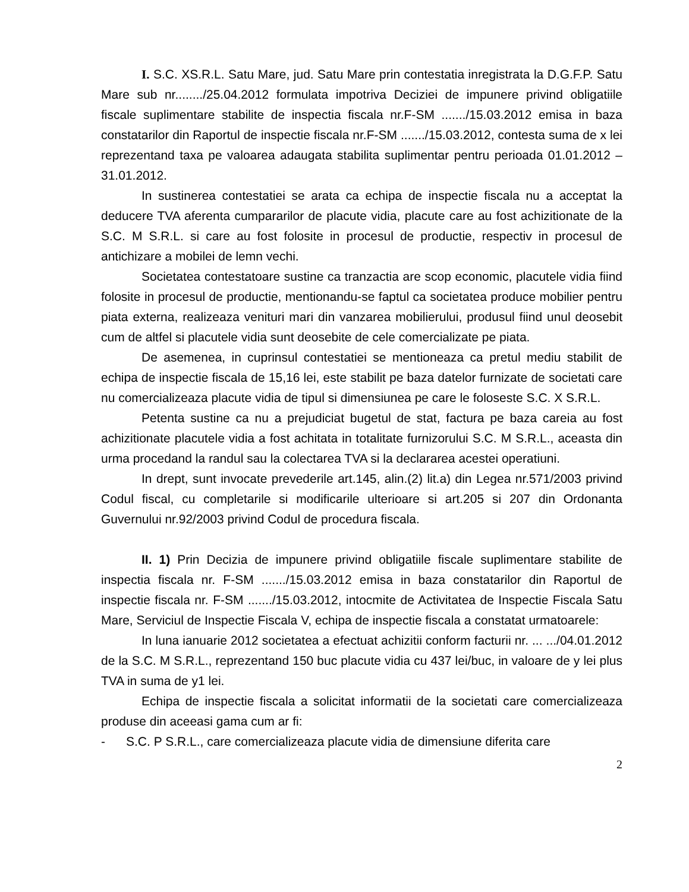I. S.C. XS.R.L. Satu Mare, jud. Satu Mare prin contestatia inregistrata la D.G.F.P. Satu Mare sub nr......../25.04.2012 formulata impotriva Deciziei de impunere privind obligatiile fiscale suplimentare stabilite de inspectia fiscala nr.F-SM ......./15.03.2012 emisa in baza constatarilor din Raportul de inspectie fiscala nr.F-SM ......./15.03.2012, contesta suma de x lei reprezentand taxa pe valoarea adaugata stabilita suplimentar pentru perioada 01.01.2012 – 31.01.2012.
In sustinerea contestatiei se arata ca echipa de inspectie fiscala nu a acceptat la deducere TVA aferenta cumpararilor de placute vidia, placute care au fost achizitionate de la S.C. M S.R.L. si care au fost folosite in procesul de productie, respectiv in procesul de antichizare a mobilei de lemn vechi.
Societatea contestatoare sustine ca tranzactia are scop economic, placutele vidia fiind folosite in procesul de productie, mentionandu-se faptul ca societatea produce mobilier pentru piata externa, realizeaza venituri mari din vanzarea mobilierului, produsul fiind unul deosebit cum de altfel si placutele vidia sunt deosebite de cele comercializate pe piata.
De asemenea, in cuprinsul contestatiei se mentioneaza ca pretul mediu stabilit de echipa de inspectie fiscala de 15,16 lei, este stabilit pe baza datelor furnizate de societati care nu comercializeaza placute vidia de tipul si dimensiunea pe care le foloseste S.C. X S.R.L.
Petenta sustine ca nu a prejudiciat bugetul de stat, factura pe baza careia au fost achizitionate placutele vidia a fost achitata in totalitate furnizorului S.C. M S.R.L., aceasta din urma procedand la randul sau la colectarea TVA si la declararea acestei operatiuni.
In drept, sunt invocate prevederile art.145, alin.(2) lit.a) din Legea nr.571/2003 privind Codul fiscal, cu completarile si modificarile ulterioare si art.205 si 207 din Ordonanta Guvernului nr.92/2003 privind Codul de procedura fiscala.
II. 1) Prin Decizia de impunere privind obligatiile fiscale suplimentare stabilite de inspectia fiscala nr. F-SM ......./15.03.2012 emisa in baza constatarilor din Raportul de inspectie fiscala nr. F-SM ......./15.03.2012, intocmite de Activitatea de Inspectie Fiscala Satu Mare, Serviciul de Inspectie Fiscala V, echipa de inspectie fiscala a constatat urmatoarele:
In luna ianuarie 2012 societatea a efectuat achizitii conform facturii nr. ... .../04.01.2012 de la S.C. M S.R.L., reprezentand 150 buc placute vidia cu 437 lei/buc, in valoare de y lei plus TVA in suma de y1 lei.
Echipa de inspectie fiscala a solicitat informatii de la societati care comercializeaza produse din aceeasi gama cum ar fi:
- S.C. P S.R.L., care comercializeaza placute vidia de dimensiune diferita care
2